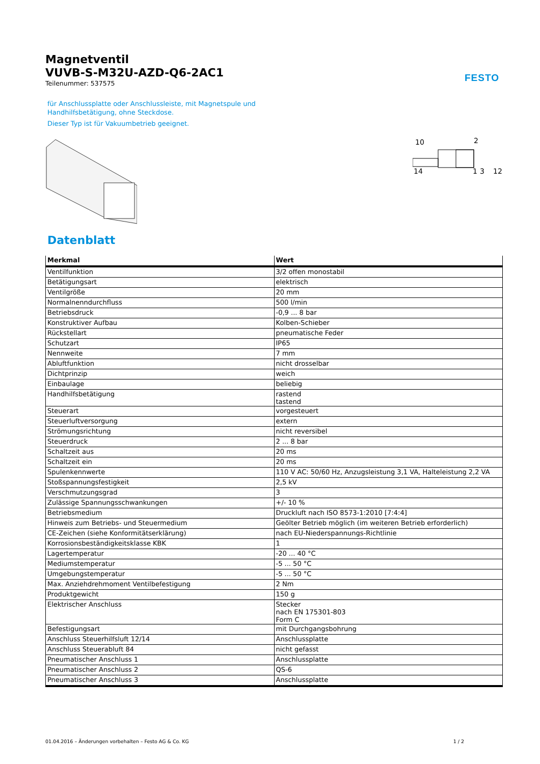FESTO
Magnetventil
VUVB-S-M32U-AZD-Q6-2AC1
Teilenummer: 537575
für Anschlussplatte oder Anschlussleiste, mit Magnetspule und
Handhilfsbetätigung, ohne Steckdose.
Dieser Typ ist für Vakuumbetrieb geeignet.
10
2
14
1
3
12
Datenblatt
| Merkmal | Wert |
| --- | --- |
| Ventilfunktion | 3/2 offen monostabil |
| Betätigungsart | elektrisch |
| Ventilgröße | 20 mm |
| Normalnenndurchfluss | 500 l/min |
| Betriebsdruck | -0,9 ... 8 bar |
| Konstruktiver Aufbau | Kolben-Schieber |
| Rückstellart | pneumatische Feder |
| Schutzart | IP65 |
| Nennweite | 7 mm |
| Abluftfunktion | nicht drosselbar |
| Dichtprinzip | weich |
| Einbaulage | beliebig |
| Handhilfsbetätigung | rastend tastend |
| Steuerart | vorgesteuert |
| Steuerluftversorgung | extern |
| Strömungsrichtung | nicht reversibel |
| Steuerdruck | 2 ... 8 bar |
| Schaltzeit aus | 20 ms |
| Schaltzeit ein | 20 ms |
| Spulenkennwerte | 110 V AC: 50/60 Hz, Anzugsleistung 3,1 VA, Halteleistung 2,2 VA |
| Stoßspannungsfestigkeit | 2,5 kV |
| Verschmutzungsgrad | 3 |
| Zulässige Spannungsschwankungen | +/- 10 % |
| Betriebsmedium | Druckluft nach ISO 8573-1:2010 [7:4:4] |
| Hinweis zum Betriebs- und Steuermedium | Geölter Betrieb möglich (im weiteren Betrieb erforderlich) |
| CE-Zeichen (siehe Konformitätserklärung) | nach EU-Niederspannungs-Richtlinie |
| Korrosionsbeständigkeitsklasse KBK | 1 |
| Lagertemperatur | -20 ... 40 °C |
| Mediumstemperatur | -5 ... 50 °C |
| Umgebungstemperatur | -5 ... 50 °C |
| Max. Anziehdrehmoment Ventilbefestigung | 2 Nm |
| Produktgewicht | 150 g |
| Elektrischer Anschluss | Stecker nach EN 175301-803 Form C |
| Befestigungsart | mit Durchgangsbohrung |
| Anschluss Steuerhilfsluft 12/14 | Anschlussplatte |
| Anschluss Steuerabluft 84 | nicht gefasst |
| Pneumatischer Anschluss 1 | Anschlussplatte |
| Pneumatischer Anschluss 2 | QS-6 |
| Pneumatischer Anschluss 3 | Anschlussplatte |
01.04.2016 – Änderungen vorbehalten – Festo AG & Co. KG 1 / 2